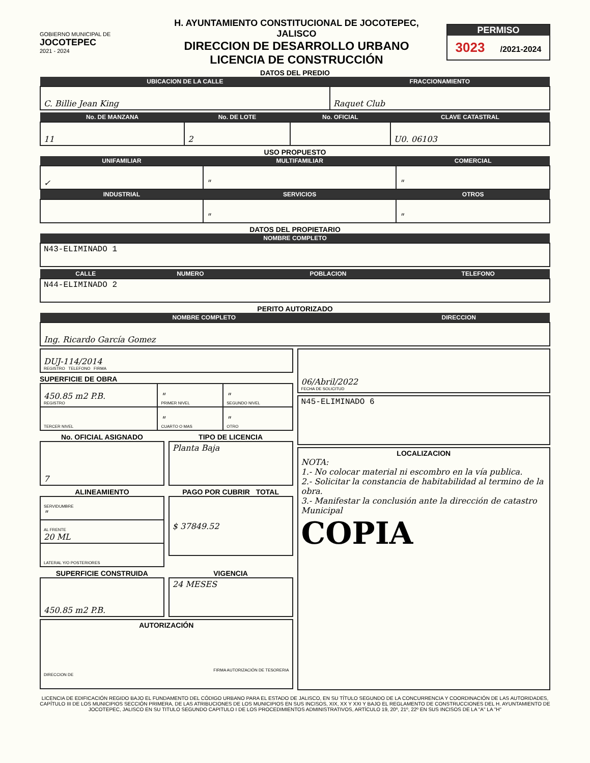GOBIERNO MUNICIPAL DE
JOCOTEPEC
2021 - 2024
H. AYUNTAMIENTO CONSTITUCIONAL DE JOCOTEPEC, JALISCO
DIRECCION DE DESARROLLO URBANO
LICENCIA DE CONSTRUCCIÓN
PERMISO
3023 /2021-2024
DATOS DEL PREDIO
| UBICACION DE LA CALLE | FRACCIONAMIENTO |
| --- | --- |
| C. Billie Jean King | Raquet Club |
| No. DE MANZANA | No. DE LOTE | No. OFICIAL | CLAVE CATASTRAL |
| --- | --- | --- | --- |
| 11 | 2 | | U0. 06103 |
USO PROPUESTO
| UNIFAMILIAR | MULTIFAMILIAR | COMERCIAL |
| --- | --- | --- |
| ✓ | " | " |
| INDUSTRIAL | SERVICIOS | OTROS |
| | " | " |
DATOS DEL PROPIETARIO
| NOMBRE COMPLETO |
| --- |
| N43-ELIMINADO 1 |
| CALLE | NUMERO | POBLACION | TELEFONO |
| --- | --- | --- | --- |
| N44-ELIMINADO 2 | | | |
PERITO AUTORIZADO
| NOMBRE COMPLETO | DIRECCION |
| --- | --- |
| Ing. Ricardo García Gomez | |
| DUJ-114/2014 REGISTRO TELEFONO FIRMA |
SUPERFICIE DE OBRA
| 450.85 m2 P.B. REGISTRO | " PRIMER NIVEL | " SEGUNDO NIVEL |
| TERCER NIVEL | " CUARTO O MAS | " OTRO |
No. OFICIAL ASIGNADO
| 7 |
TIPO DE LICENCIA
| Planta Baja |
ALINEAMIENTO
| SERVIDUMBRE " |
| AL FRENTE 20 ML |
| LATERAL Y/O POSTERIORES |
PAGO POR CUBRIR TOTAL
| $ 37849.52 |
SUPERFICIE CONSTRUIDA
| 450.85 m2 P.B. |
VIGENCIA
| 24 MESES |
| AUTORIZACIÓN FIRMA AUTORIZACIÓN DE TESORERIA DIRECCION DE |
| 06/Abril/2022 FECHA DE SOLICITUD |
| N45-ELIMINADO 6 |
| LOCALIZACION NOTA: 1.- No colocar material ni escombro en la vía publica. 2.- Solicitar la constancia de habitabilidad al termino de la obra. 3.- Manifestar la conclusión ante la dirección de catastro Municipal COPIA |
LICENCIA DE EDIFICACIÓN REGIDO BAJO EL FUNDAMENTO DEL CÓDIGO URBANO PARA EL ESTADO DE JALISCO, EN SU TÍTULO SEGUNDO DE LA CONCURRENCIA Y COORDINACIÓN DE LAS AUTORIDADES, CAPÍTULO III DE LOS MUNICIPIOS SECCIÓN PRIMERA, DE LAS ATRIBUCIONES DE LOS MUNICIPIOS EN SUS INCISOS, XIX, XX Y XXI Y BAJO EL REGLAMENTO DE CONSTRUCCIONES DEL H. AYUNTAMIENTO DE JOCOTEPEC, JALISCO EN SU TITULO SEGUNDO CAPITULO I DE LOS PROCEDIMIENTOS ADMINISTRATIVOS, ARTÍCULO 19, 20º, 21º, 22º EN SUS INCISOS DE LA "A" LA "H"